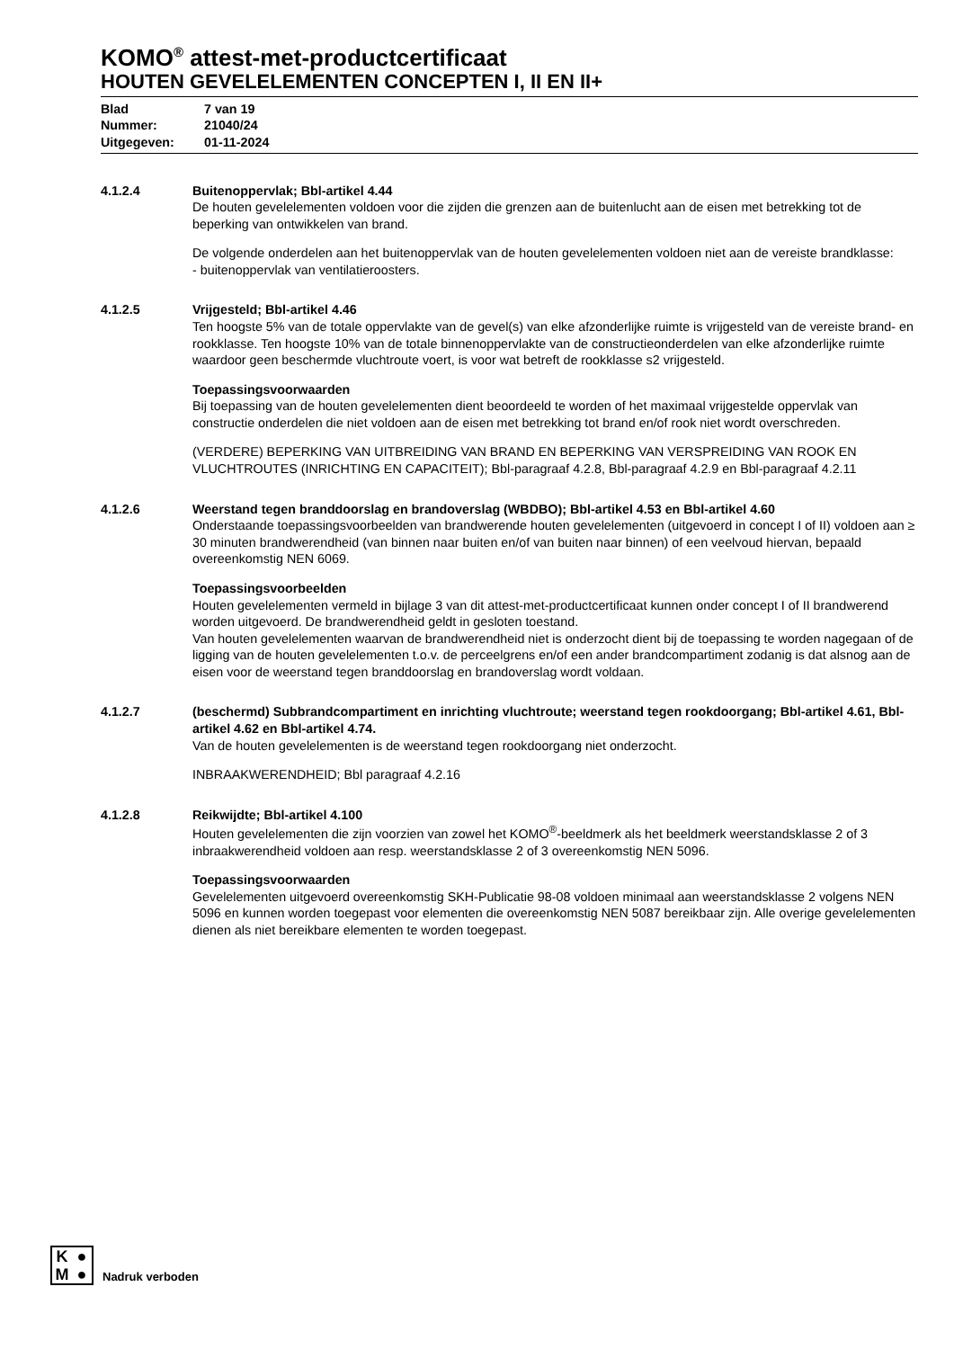KOMO<sup>®</sup> attest-met-productcertificaat
HOUTEN GEVELELEMENTEN CONCEPTEN I, II EN II+
| Blad | 7 van 19 |
| Nummer: | 21040/24 |
| Uitgegeven: | 01-11-2024 |
4.1.2.4 Buitenoppervlak; Bbl-artikel 4.44
De houten gevelelementen voldoen voor die zijden die grenzen aan de buitenlucht aan de eisen met betrekking tot de beperking van ontwikkelen van brand.
De volgende onderdelen aan het buitenoppervlak van de houten gevelelementen voldoen niet aan de vereiste brandklasse:
- buitenoppervlak van ventilatieroosters.
4.1.2.5 Vrijgesteld; Bbl-artikel 4.46
Ten hoogste 5% van de totale oppervlakte van de gevel(s) van elke afzonderlijke ruimte is vrijgesteld van de vereiste brand- en rookklasse. Ten hoogste 10% van de totale binnenoppervlakte van de constructieonderdelen van elke afzonderlijke ruimte waardoor geen beschermde vluchtroute voert, is voor wat betreft de rookklasse s2 vrijgesteld.
Toepassingsvoorwaarden
Bij toepassing van de houten gevelelementen dient beoordeeld te worden of het maximaal vrijgestelde oppervlak van constructie onderdelen die niet voldoen aan de eisen met betrekking tot brand en/of rook niet wordt overschreden.
(VERDERE) BEPERKING VAN UITBREIDING VAN BRAND EN BEPERKING VAN VERSPREIDING VAN ROOK EN VLUCHTROUTES (INRICHTING EN CAPACITEIT); Bbl-paragraaf 4.2.8, Bbl-paragraaf 4.2.9 en Bbl-paragraaf 4.2.11
4.1.2.6 Weerstand tegen branddoorslag en brandoverslag (WBDBO); Bbl-artikel 4.53 en Bbl-artikel 4.60
Onderstaande toepassingsvoorbeelden van brandwerende houten gevelelementen (uitgevoerd in concept I of II) voldoen aan ≥ 30 minuten brandwerendheid (van binnen naar buiten en/of van buiten naar binnen) of een veelvoud hiervan, bepaald overeenkomstig NEN 6069.
Toepassingsvoorbeelden
Houten gevelelementen vermeld in bijlage 3 van dit attest-met-productcertificaat kunnen onder concept I of II brandwerend worden uitgevoerd. De brandwerendheid geldt in gesloten toestand.
Van houten gevelelementen waarvan de brandwerendheid niet is onderzocht dient bij de toepassing te worden nagegaan of de ligging van de houten gevelelementen t.o.v. de perceelgrens en/of een ander brandcompartiment zodanig is dat alsnog aan de eisen voor de weerstand tegen branddoorslag en brandoverslag wordt voldaan.
4.1.2.7 (beschermd) Subbrandcompartiment en inrichting vluchtroute; weerstand tegen rookdoorgang; Bbl-artikel 4.61, Bbl-artikel 4.62 en Bbl-artikel 4.74.
Van de houten gevelelementen is de weerstand tegen rookdoorgang niet onderzocht.
INBRAAKWERENDHEID; Bbl paragraaf 4.2.16
4.1.2.8 Reikwijdte; Bbl-artikel 4.100
Houten gevelelementen die zijn voorzien van zowel het KOMO<sup>®</sup>-beeldmerk als het beeldmerk weerstandsklasse 2 of 3 inbraakwerendheid voldoen aan resp. weerstandsklasse 2 of 3 overeenkomstig NEN 5096.
Toepassingsvoorwaarden
Gevelelementen uitgevoerd overeenkomstig SKH-Publicatie 98-08 voldoen minimaal aan weerstandsklasse 2 volgens NEN 5096 en kunnen worden toegepast voor elementen die overeenkomstig NEN 5087 bereikbaar zijn. Alle overige gevelelementen dienen als niet bereikbare elementen te worden toegepast.
K ● M ●
Nadruk verboden